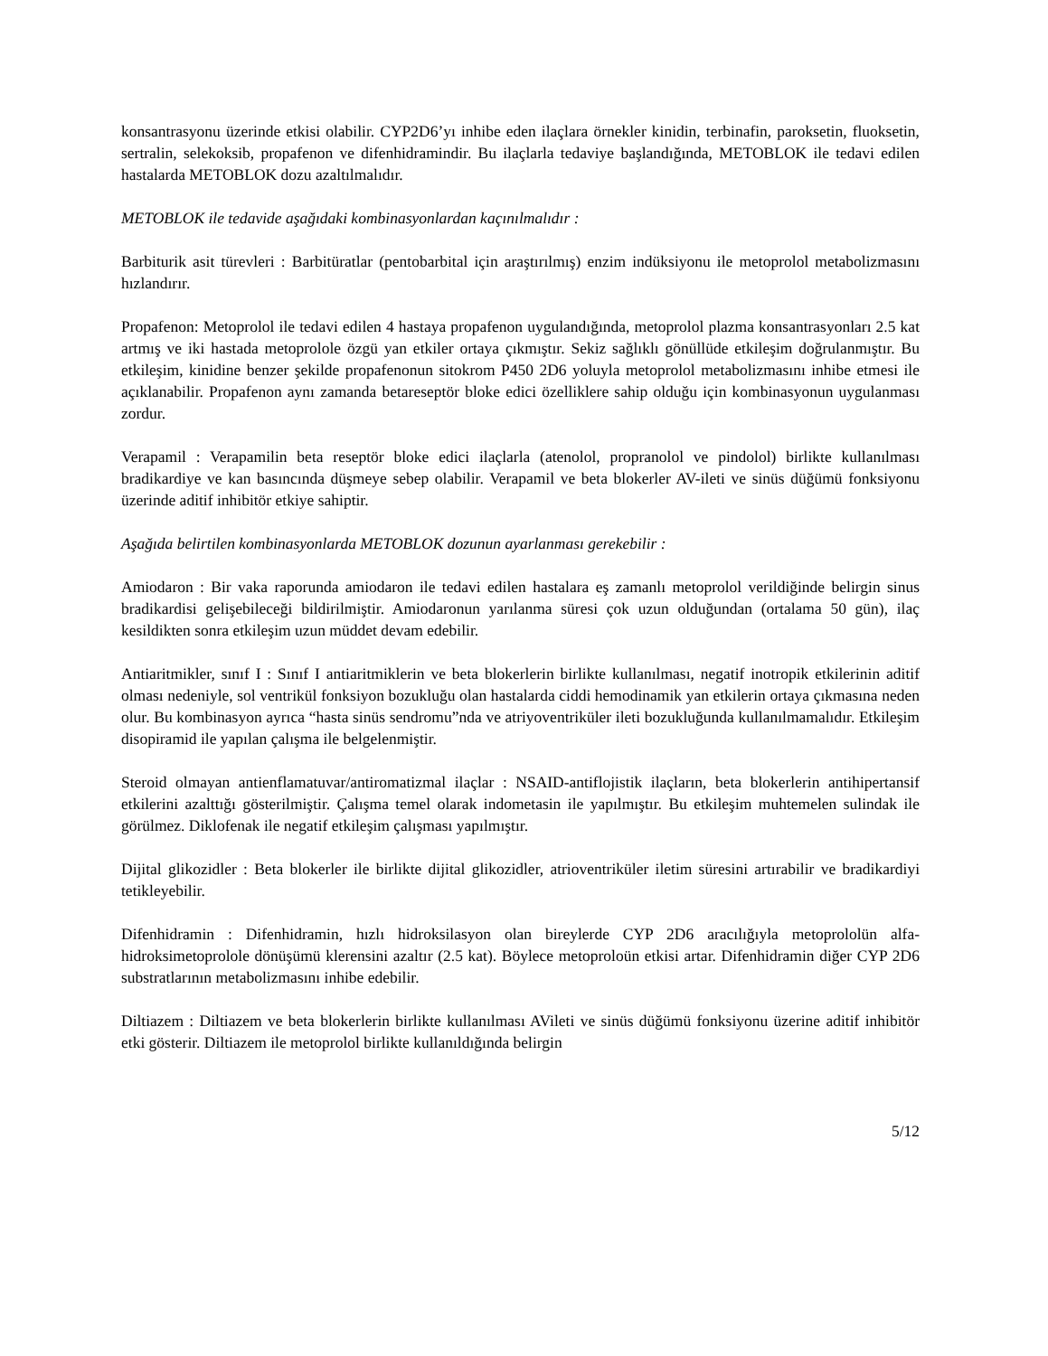konsantrasyonu üzerinde etkisi olabilir. CYP2D6’yı inhibe eden ilaçlara örnekler kinidin, terbinafin, paroksetin, fluoksetin, sertralin, selekoksib, propafenon ve difenhidramindir. Bu ilaçlarla tedaviye başlandığında, METOBLOK ile tedavi edilen hastalarda METOBLOK dozu azaltılmalıdır.
METOBLOK ile tedavide aşağıdaki kombinasyonlardan kaçınılmalıdır :
Barbiturik asit türevleri : Barbitüratlar (pentobarbital için araştırılmış) enzim indüksiyonu ile metoprolol metabolizmasını hızlandırır.
Propafenon: Metoprolol ile tedavi edilen 4 hastaya propafenon uygulandığında, metoprolol plazma konsantrasyonları 2.5 kat artmış ve iki hastada metoprolole özgü yan etkiler ortaya çıkmıştır. Sekiz sağlıklı gönüllüde etkileşim doğrulanmıştır. Bu etkileşim, kinidine benzer şekilde propafenonun sitokrom P450 2D6 yoluyla metoprolol metabolizmasını inhibe etmesi ile açıklanabilir. Propafenon aynı zamanda betareseptör bloke edici özelliklere sahip olduğu için kombinasyonun uygulanması zordur.
Verapamil : Verapamilin beta reseptör bloke edici ilaçlarla (atenolol, propranolol ve pindolol) birlikte kullanılması bradikardiye ve kan basıncında düşmeye sebep olabilir. Verapamil ve beta blokerler AV-ileti ve sinüs düğümü fonksiyonu üzerinde aditif inhibitör etkiye sahiptir.
Aşağıda belirtilen kombinasyonlarda METOBLOK dozunun ayarlanması gerekebilir :
Amiodaron : Bir vaka raporunda amiodaron ile tedavi edilen hastalara eş zamanlı metoprolol verildiğinde belirgin sinus bradikardisi gelişebileceği bildirilmiştir. Amiodaronun yarılanma süresi çok uzun olduğundan (ortalama 50 gün), ilaç kesildikten sonra etkileşim uzun müddet devam edebilir.
Antiaritmikler, sınıf I : Sınıf I antiaritmiklerin ve beta blokerlerin birlikte kullanılması, negatif inotropik etkilerinin aditif olması nedeniyle, sol ventrikül fonksiyon bozukluğu olan hastalarda ciddi hemodinamik yan etkilerin ortaya çıkmasına neden olur. Bu kombinasyon ayrıca “hasta sinüs sendromu”nda ve atriyoventriküler ileti bozukluğunda kullanılmamalıdır. Etkileşim disopiramid ile yapılan çalışma ile belgelenmiştir.
Steroid olmayan antienflamatuvar/antiromatizmal ilaçlar : NSAID-antiflojistik ilaçların, beta blokerlerin antihipertansif etkilerini azalttığı gösterilmiştir. Çalışma temel olarak indometasin ile yapılmıştır. Bu etkileşim muhtemelen sulindak ile görülmez. Diklofenak ile negatif etkileşim çalışması yapılmıştır.
Dijital glikozidler : Beta blokerler ile birlikte dijital glikozidler, atrioventriküler iletim süresini artırabilir ve bradikardiyi tetikleyebilir.
Difenhidramin : Difenhidramin, hızlı hidroksilasyon olan bireylerde CYP 2D6 aracılığıyla metoprololün alfa-hidroksimetoprolole dönüşümü klerensini azaltır (2.5 kat). Böylece metoproloün etkisi artar. Difenhidramin diğer CYP 2D6 substratlarının metabolizmasını inhibe edebilir.
Diltiazem : Diltiazem ve beta blokerlerin birlikte kullanılması AVileti ve sinüs düğümü fonksiyonu üzerine aditif inhibitör etki gösterir. Diltiazem ile metoprolol birlikte kullanıldığında belirgin
5/12